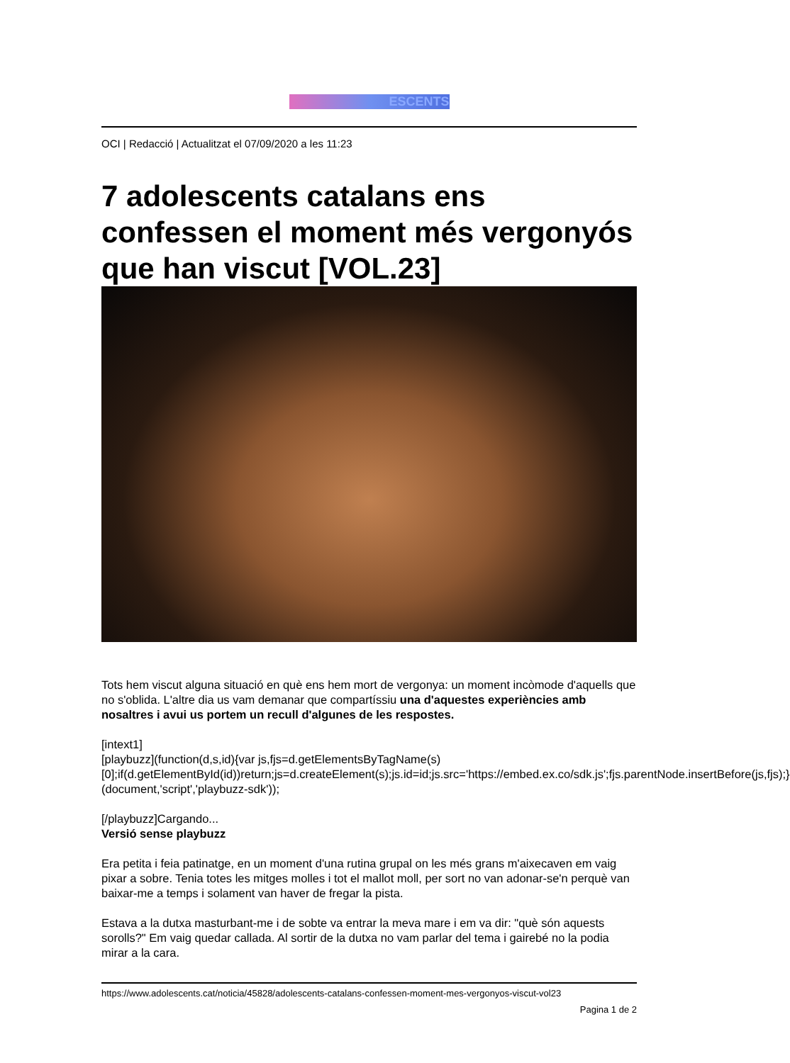ESCENTS
OCI | Redacció | Actualitzat el 07/09/2020 a les 11:23
7 adolescents catalans ens confessen el moment més vergonyós que han viscut [VOL.23]
Tots hem viscut alguna situació en què ens hem mort de vergonya: un moment incòmode d'aquells que no s'oblida. L'altre dia us vam demanar que compartíssiu una d'aquestes experiències amb nosaltres i avui us portem un recull d'algunes de les respostes.
[intext1]
[playbuzz](function(d,s,id){var js,fjs=d.getElementsByTagName(s)[0];if(d.getElementById(id))return;js=d.createElement(s);js.id=id;js.src='https://embed.ex.co/sdk.js';fjs.parentNode.insertBefore(js,fjs);}(document,'script','playbuzz-sdk'));
[/playbuzz]Cargando...
Versió sense playbuzz
Era petita i feia patinatge, en un moment d'una rutina grupal on les més grans m'aixecaven em vaig pixar a sobre. Tenia totes les mitges molles i tot el mallot moll, per sort no van adonar-se'n perquè van baixar-me a temps i solament van haver de fregar la pista.
Estava a la dutxa masturbant-me i de sobte va entrar la meva mare i em va dir: "què són aquests sorolls?" Em vaig quedar callada. Al sortir de la dutxa no vam parlar del tema i gairebé no la podia mirar a la cara.
https://www.adolescents.cat/noticia/45828/adolescents-catalans-confessen-moment-mes-vergonyos-viscut-vol23
Pagina 1 de 2